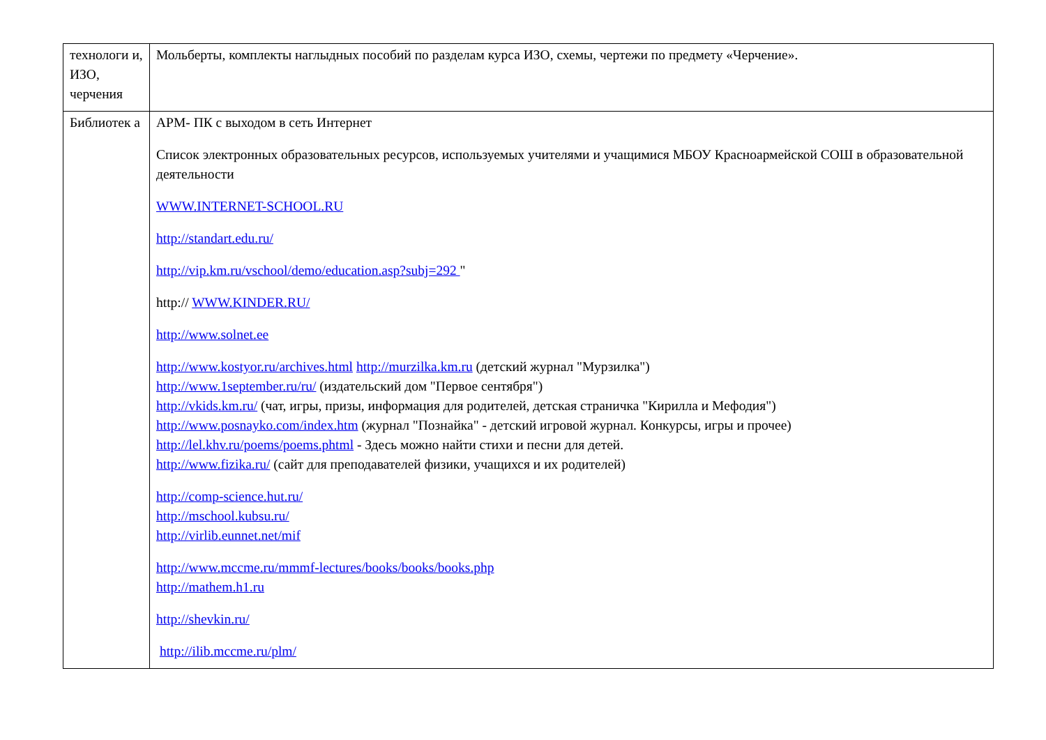| технологи и, ИЗО, черчения | Мольберты, комплекты наглыдных пособий по разделам курса ИЗО, схемы, чертежи по предмету «Черчение». |
| Библиотек а | АРМ- ПК с выходом в сеть Интернет Список электронных образовательных ресурсов, используемых учителями и учащимися МБОУ Красноармейской СОШ в образовательной деятельности WWW.INTERNET-SCHOOL.RU http://standart.edu.ru/ http://vip.km.ru/vschool/demo/education.asp?subj=292 " http:// WWW.KINDER.RU/ http://www.solnet.ee http://www.kostyor.ru/archives.html http://murzilka.km.ru (детский журнал "Мурзилка") http://www.1september.ru/ru/ (издательский дом "Первое сентября") http://vkids.km.ru/ (чат, игры, призы, информация для родителей, детская страничка "Кирилла и Мефодия") http://www.posnayko.com/index.htm (журнал "Познайка" - детский игровой журнал. Конкурсы, игры и прочее) http://lel.khv.ru/poems/poems.phtml - Здесь можно найти стихи и песни для детей. http://www.fizika.ru/ (сайт для преподавателей физики, учащихся и их родителей) http://comp-science.hut.ru/ http://mschool.kubsu.ru/ http://virlib.eunnet.net/mif http://www.mccme.ru/mmmf-lectures/books/books/books.php http://mathem.h1.ru http://shevkin.ru/ http://ilib.mccme.ru/plm/ |